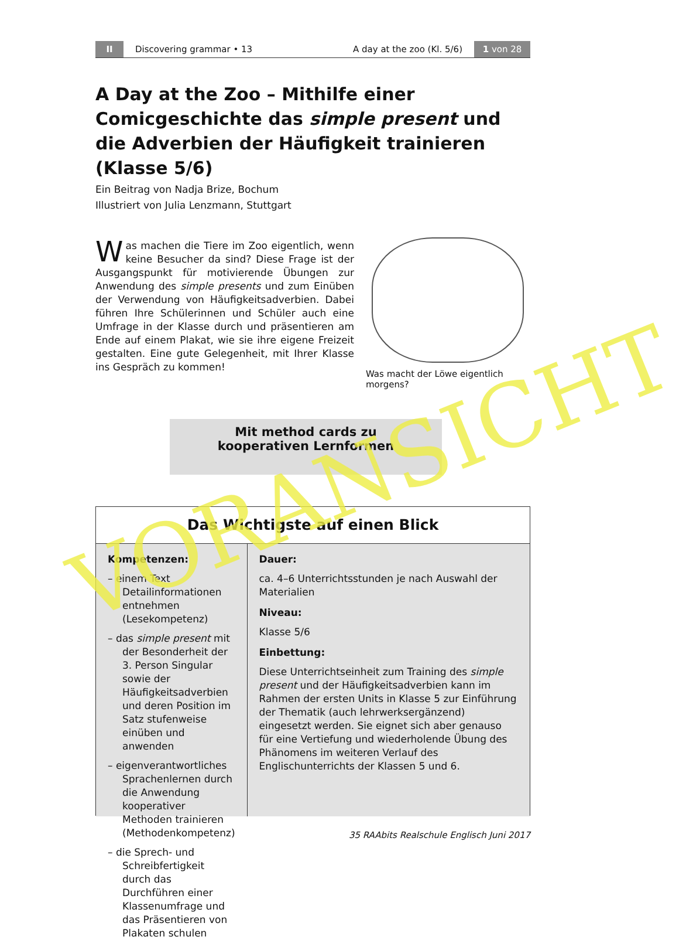II Discovering grammar • 13 A day at the zoo (Kl. 5/6) 1 von 28
A Day at the Zoo – Mithilfe einer Comicgeschichte das simple present und die Adverbien der Häufigkeit trainieren (Klasse 5/6)
Ein Beitrag von Nadja Brize, Bochum
Illustriert von Julia Lenzmann, Stuttgart
Was machen die Tiere im Zoo eigentlich, wenn keine Besucher da sind? Diese Frage ist der Ausgangspunkt für motivierende Übungen zur Anwendung des simple presents und zum Einüben der Verwendung von Häufigkeitsadverbien. Dabei führen Ihre Schülerinnen und Schüler auch eine Umfrage in der Klasse durch und präsentieren am Ende auf einem Plakat, wie sie ihre eigene Freizeit gestalten. Eine gute Gelegenheit, mit Ihrer Klasse ins Gespräch zu kommen!
Was macht der Löwe eigentlich morgens?
Mit method cards zu
kooperativen Lernformen
Das Wichtigste auf einen Blick
Kompetenzen:
– einem Text Detailinformationen entnehmen (Lesekompetenz)
– das simple present mit der Besonderheit der 3. Person Singular sowie der Häufigkeitsadverbien und deren Position im Satz stufenweise einüben und anwenden
– eigenverantwortliches Sprachenlernen durch die Anwendung kooperativer Methoden trainieren (Methodenkompetenz)
– die Sprech- und Schreibfertigkeit durch das Durchführen einer Klassenumfrage und das Präsentieren von Plakaten schulen
Dauer:
ca. 4–6 Unterrichtsstunden je nach Auswahl der Materialien
Niveau:
Klasse 5/6
Einbettung:
Diese Unterrichtseinheit zum Training des simple present und der Häufigkeitsadverbien kann im Rahmen der ersten Units in Klasse 5 zur Einführung der Thematik (auch lehrwerksergänzend) eingesetzt werden. Sie eignet sich aber genauso für eine Vertiefung und wiederholende Übung des Phänomens im weiteren Verlauf des Englischunterrichts der Klassen 5 und 6.
35 RAAbits Realschule Englisch Juni 2017
VORANSICHT